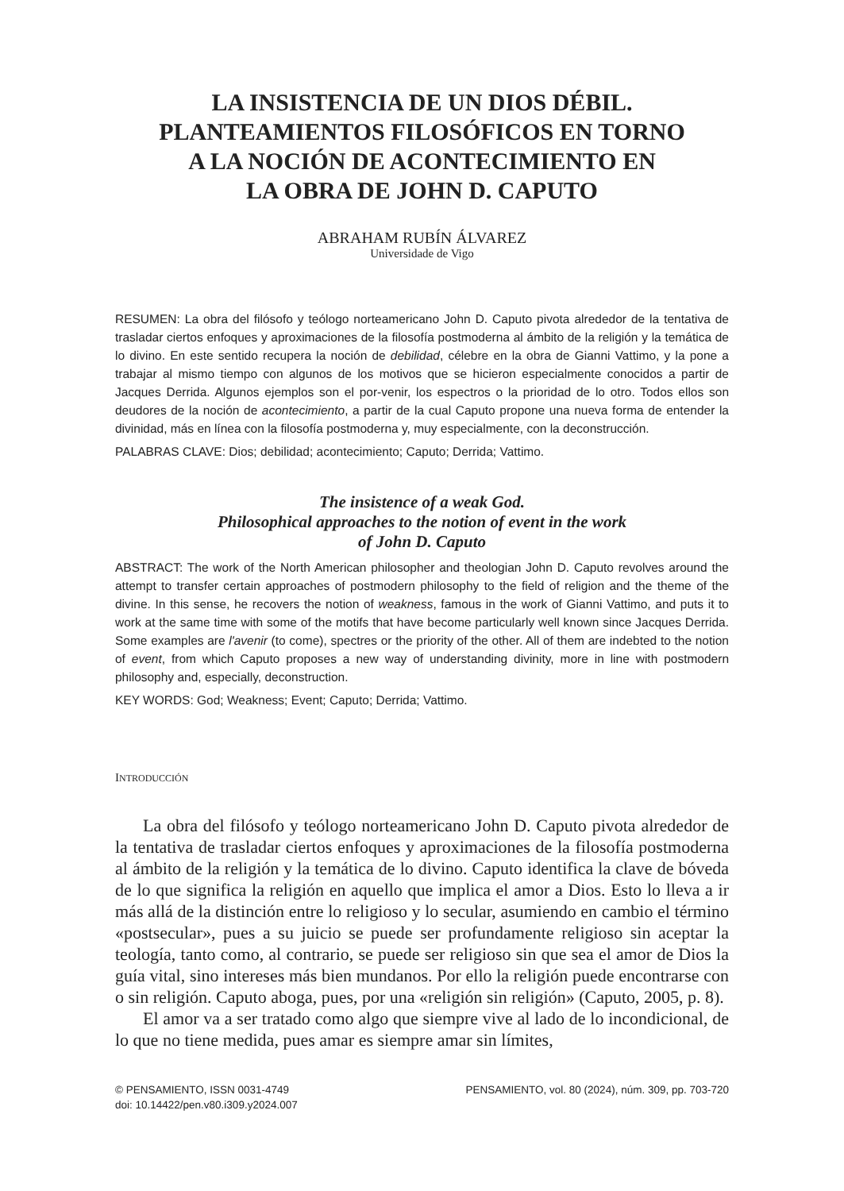LA INSISTENCIA DE UN DIOS DÉBIL.
PLANTEAMIENTOS FILOSÓFICOS EN TORNO
A LA NOCIÓN DE ACONTECIMIENTO EN
LA OBRA DE JOHN D. CAPUTO
ABRAHAM RUBÍN ÁLVAREZ
Universidade de Vigo
RESUMEN: La obra del filósofo y teólogo norteamericano John D. Caputo pivota alrededor de la tentativa de trasladar ciertos enfoques y aproximaciones de la filosofía postmoderna al ámbito de la religión y la temática de lo divino. En este sentido recupera la noción de debilidad, célebre en la obra de Gianni Vattimo, y la pone a trabajar al mismo tiempo con algunos de los motivos que se hicieron especialmente conocidos a partir de Jacques Derrida. Algunos ejemplos son el por-venir, los espectros o la prioridad de lo otro. Todos ellos son deudores de la noción de acontecimiento, a partir de la cual Caputo propone una nueva forma de entender la divinidad, más en línea con la filosofía postmoderna y, muy especialmente, con la deconstrucción.
PALABRAS CLAVE: Dios; debilidad; acontecimiento; Caputo; Derrida; Vattimo.
The insistence of a weak God.
Philosophical approaches to the notion of event in the work
of John D. Caputo
ABSTRACT: The work of the North American philosopher and theologian John D. Caputo revolves around the attempt to transfer certain approaches of postmodern philosophy to the field of religion and the theme of the divine. In this sense, he recovers the notion of weakness, famous in the work of Gianni Vattimo, and puts it to work at the same time with some of the motifs that have become particularly well known since Jacques Derrida. Some examples are l'avenir (to come), spectres or the priority of the other. All of them are indebted to the notion of event, from which Caputo proposes a new way of understanding divinity, more in line with postmodern philosophy and, especially, deconstruction.
KEY WORDS: God; Weakness; Event; Caputo; Derrida; Vattimo.
INTRODUCCIÓN
La obra del filósofo y teólogo norteamericano John D. Caputo pivota alrededor de la tentativa de trasladar ciertos enfoques y aproximaciones de la filosofía postmoderna al ámbito de la religión y la temática de lo divino. Caputo identifica la clave de bóveda de lo que significa la religión en aquello que implica el amor a Dios. Esto lo lleva a ir más allá de la distinción entre lo religioso y lo secular, asumiendo en cambio el término «postsecular», pues a su juicio se puede ser profundamente religioso sin aceptar la teología, tanto como, al contrario, se puede ser religioso sin que sea el amor de Dios la guía vital, sino intereses más bien mundanos. Por ello la religión puede encontrarse con o sin religión. Caputo aboga, pues, por una «religión sin religión» (Caputo, 2005, p. 8).
El amor va a ser tratado como algo que siempre vive al lado de lo incondicional, de lo que no tiene medida, pues amar es siempre amar sin límites,
© PENSAMIENTO, ISSN 0031-4749
doi: 10.14422/pen.v80.i309.y2024.007
PENSAMIENTO, vol. 80 (2024), núm. 309, pp. 703-720